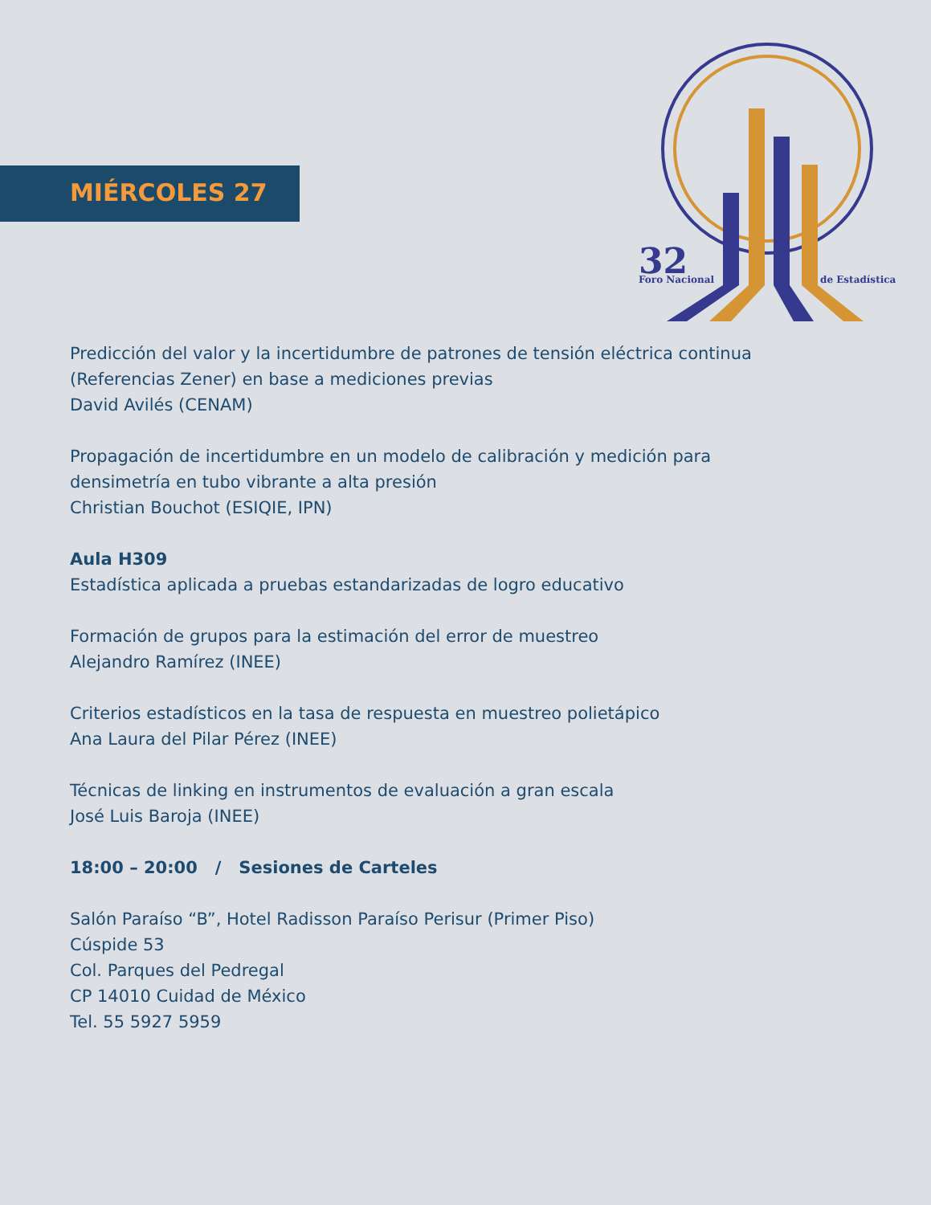MIÉRCOLES 27
32
Foro Nacional
de Estadística
Predicción del valor y la incertidumbre de patrones de tensión eléctrica continua (Referencias Zener) en base a mediciones previas
David Avilés (CENAM)
Propagación de incertidumbre en un modelo de calibración y medición para densimetría en tubo vibrante a alta presión
Christian Bouchot (ESIQIE, IPN)
Aula H309
Estadística aplicada a pruebas estandarizadas de logro educativo
Formación de grupos para la estimación del error de muestreo
Alejandro Ramírez (INEE)
Criterios estadísticos en la tasa de respuesta en muestreo polietápico
Ana Laura del Pilar Pérez (INEE)
Técnicas de linking en instrumentos de evaluación a gran escala
José Luis Baroja (INEE)
18:00 – 20:00 / Sesiones de Carteles
Salón Paraíso “B”, Hotel Radisson Paraíso Perisur (Primer Piso)
Cúspide 53
Col. Parques del Pedregal
CP 14010 Cuidad de México
Tel. 55 5927 5959